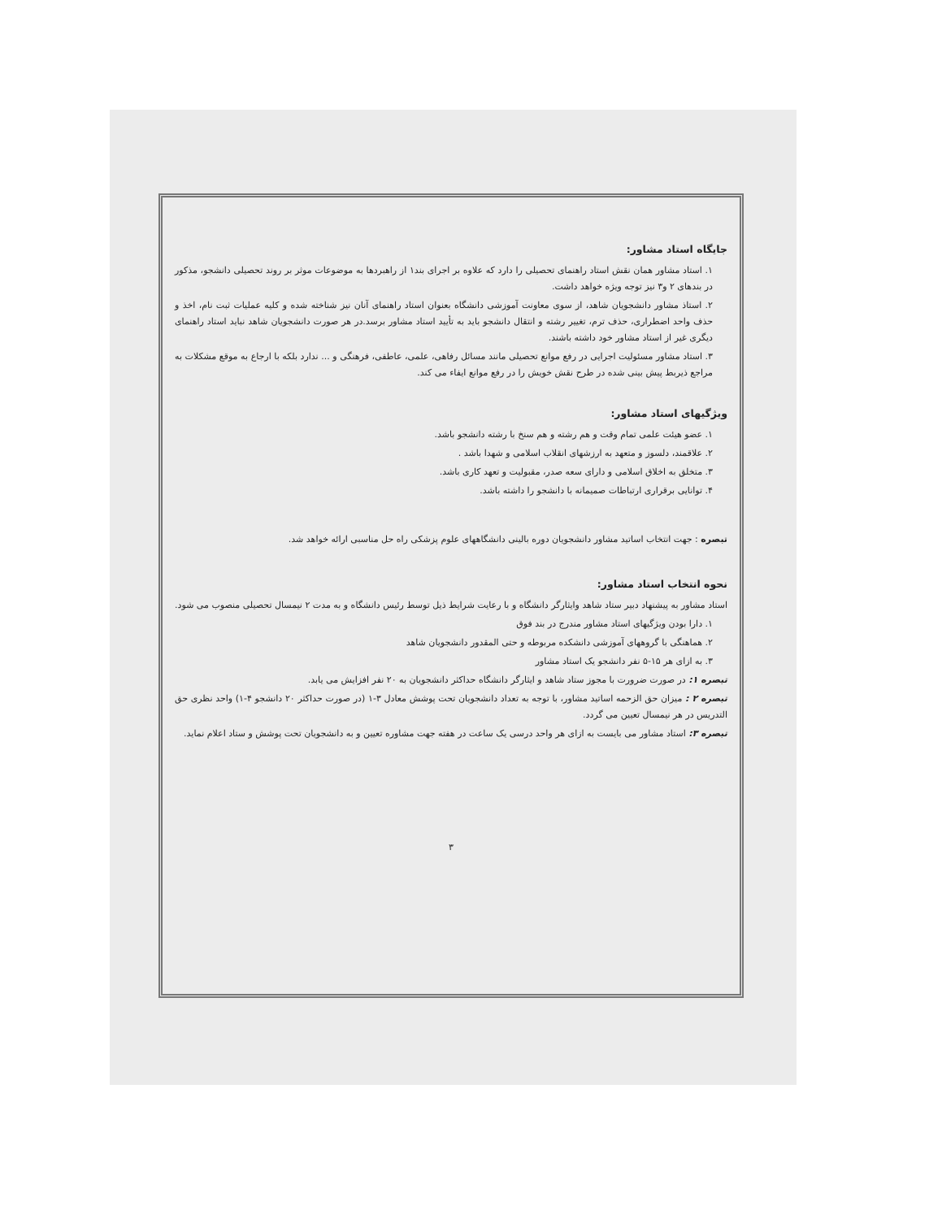جایگاه استاد مشاور:
۱. استاد مشاور همان نقش استاد راهنمای تحصیلی را دارد که علاوه بر اجرای بند۱ از راهبردها به موضوعات موثر بر روند تحصیلی دانشجو، مذکور در بندهای ۲ و۳ نیز توجه ویژه خواهد داشت.
۲. استاذ مشاور دانشجویان شاهد، از سوی معاونت آموزشی دانشگاه بعنوان استاد راهنمای آنان نیز شناخته شده و کلیه عملیات ثبت نام، اخذ و حذف واحد اضطراری، حذف ترم، تغییر رشته و انتقال دانشجو باید به تأیید استاد مشاور برسد.در هر صورت دانشجویان شاهد نباید استاد راهنمای دیگری غیر از استاد مشاور خود داشته باشند.
۳. استاد مشاور مسئولیت اجرایی در رفع موانع تحصیلی مانند مسائل رفاهی، علمی، عاطفی، فرهنگی و ... ندارد بلکه با ارجاع به موقع مشکلات به مراجع ذیربط پیش بینی شده در طرح نقش خویش را در رفع موانع ایفاء می کند.
ویژگیهای استاد مشاور:
۱. عضو هیئت علمی تمام وقت و هم رشته و هم سنخ با رشته دانشجو باشد.
۲. علاقمند، دلسوز و متعهد به ارزشهای انقلاب اسلامی و شهدا باشد .
۳. متخلق به اخلاق اسلامی و دارای سعه صدر، مقبولیت و تعهد کاری باشد.
۴. توانایی برقراری ارتباطات صمیمانه با دانشجو را داشته باشد.
تبصره : جهت انتخاب اساتید مشاور دانشجویان دوره بالینی دانشگاههای علوم پزشکی راه حل مناسبی ارائه خواهد شد.
نحوه انتخاب استاد مشاور:
استاد مشاور به پیشنهاد دبیر ستاد شاهد وایثارگر دانشگاه و با رعایت شرایط ذیل توسط رئیس دانشگاه و به مدت ۲ نیمسال تحصیلی منصوب می شود.
۱. دارا بودن ویژگیهای استاد مشاور مندرج در بند فوق
۲. هماهنگی با گروههای آموزشی دانشکده مربوطه و حتی المقدور دانشجویان شاهد
۳. به ازای هر ۱۵-۵ نفر دانشجو یک استاد مشاور
تبصره ۱: در صورت ضرورت با مجوز ستاد شاهد و ایثارگر دانشگاه حداکثر دانشجویان به ۲۰ نفر افزایش می یابد.
تبصره ۲ : میزان حق الزحمه اساتید مشاور، با توجه به تعداد دانشجویان تحت پوشش معادل ۳-۱ (در صورت حداکثر ۲۰ دانشجو ۴-۱) واحد نظری حق التدریس در هر نیمسال تعیین می گردد.
تبصره ۳: استاد مشاور می بایست به ازای هر واحد درسی یک ساعت در هفته جهت مشاوره تعیین و به دانشجویان تحت پوشش و ستاد اعلام نماید.
۳